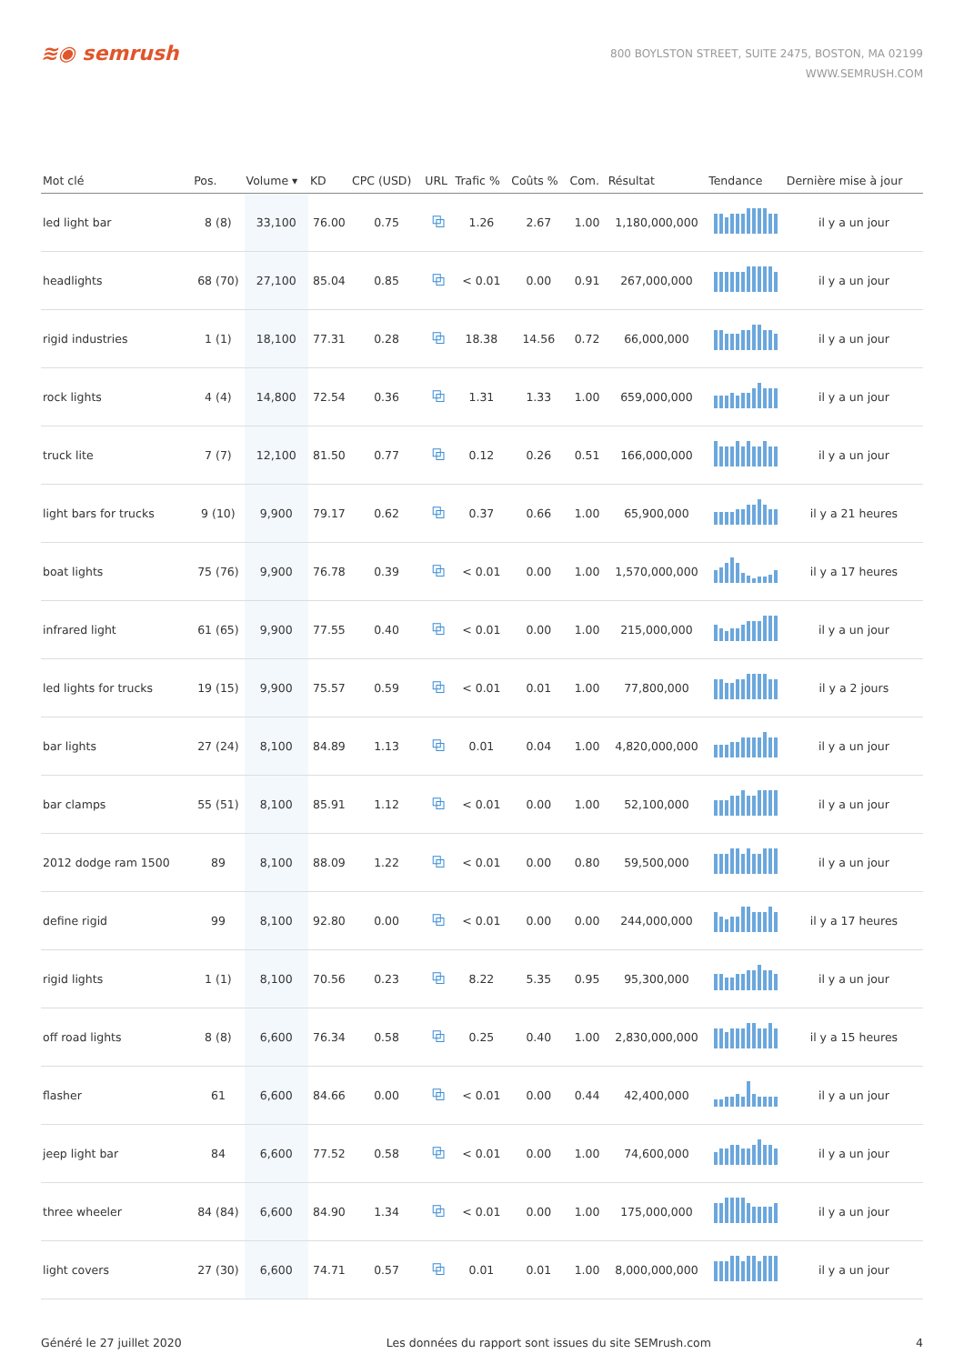≋◉ semrush
800 BOYLSTON STREET, SUITE 2475, BOSTON, MA 02199
WWW.SEMRUSH.COM
| Mot clé | Pos. | Volume ▾ | KD | CPC (USD) | URL | Trafic % | Coûts % | Com. | Résultat | Tendance | Dernière mise à jour |
| --- | --- | --- | --- | --- | --- | --- | --- | --- | --- | --- | --- |
| led light bar | 8 (8) | 33,100 | 76.00 | 0.75 | ⧉ | 1.26 | 2.67 | 1.00 | 1,180,000,000 | | il y a un jour |
| headlights | 68 (70) | 27,100 | 85.04 | 0.85 | ⧉ | < 0.01 | 0.00 | 0.91 | 267,000,000 | | il y a un jour |
| rigid industries | 1 (1) | 18,100 | 77.31 | 0.28 | ⧉ | 18.38 | 14.56 | 0.72 | 66,000,000 | | il y a un jour |
| rock lights | 4 (4) | 14,800 | 72.54 | 0.36 | ⧉ | 1.31 | 1.33 | 1.00 | 659,000,000 | | il y a un jour |
| truck lite | 7 (7) | 12,100 | 81.50 | 0.77 | ⧉ | 0.12 | 0.26 | 0.51 | 166,000,000 | | il y a un jour |
| light bars for trucks | 9 (10) | 9,900 | 79.17 | 0.62 | ⧉ | 0.37 | 0.66 | 1.00 | 65,900,000 | | il y a 21 heures |
| boat lights | 75 (76) | 9,900 | 76.78 | 0.39 | ⧉ | < 0.01 | 0.00 | 1.00 | 1,570,000,000 | | il y a 17 heures |
| infrared light | 61 (65) | 9,900 | 77.55 | 0.40 | ⧉ | < 0.01 | 0.00 | 1.00 | 215,000,000 | | il y a un jour |
| led lights for trucks | 19 (15) | 9,900 | 75.57 | 0.59 | ⧉ | < 0.01 | 0.01 | 1.00 | 77,800,000 | | il y a 2 jours |
| bar lights | 27 (24) | 8,100 | 84.89 | 1.13 | ⧉ | 0.01 | 0.04 | 1.00 | 4,820,000,000 | | il y a un jour |
| bar clamps | 55 (51) | 8,100 | 85.91 | 1.12 | ⧉ | < 0.01 | 0.00 | 1.00 | 52,100,000 | | il y a un jour |
| 2012 dodge ram 1500 | 89 | 8,100 | 88.09 | 1.22 | ⧉ | < 0.01 | 0.00 | 0.80 | 59,500,000 | | il y a un jour |
| define rigid | 99 | 8,100 | 92.80 | 0.00 | ⧉ | < 0.01 | 0.00 | 0.00 | 244,000,000 | | il y a 17 heures |
| rigid lights | 1 (1) | 8,100 | 70.56 | 0.23 | ⧉ | 8.22 | 5.35 | 0.95 | 95,300,000 | | il y a un jour |
| off road lights | 8 (8) | 6,600 | 76.34 | 0.58 | ⧉ | 0.25 | 0.40 | 1.00 | 2,830,000,000 | | il y a 15 heures |
| flasher | 61 | 6,600 | 84.66 | 0.00 | ⧉ | < 0.01 | 0.00 | 0.44 | 42,400,000 | | il y a un jour |
| jeep light bar | 84 | 6,600 | 77.52 | 0.58 | ⧉ | < 0.01 | 0.00 | 1.00 | 74,600,000 | | il y a un jour |
| three wheeler | 84 (84) | 6,600 | 84.90 | 1.34 | ⧉ | < 0.01 | 0.00 | 1.00 | 175,000,000 | | il y a un jour |
| light covers | 27 (30) | 6,600 | 74.71 | 0.57 | ⧉ | 0.01 | 0.01 | 1.00 | 8,000,000,000 | | il y a un jour |
Généré le 27 juillet 2020 Les données du rapport sont issues du site SEMrush.com 4